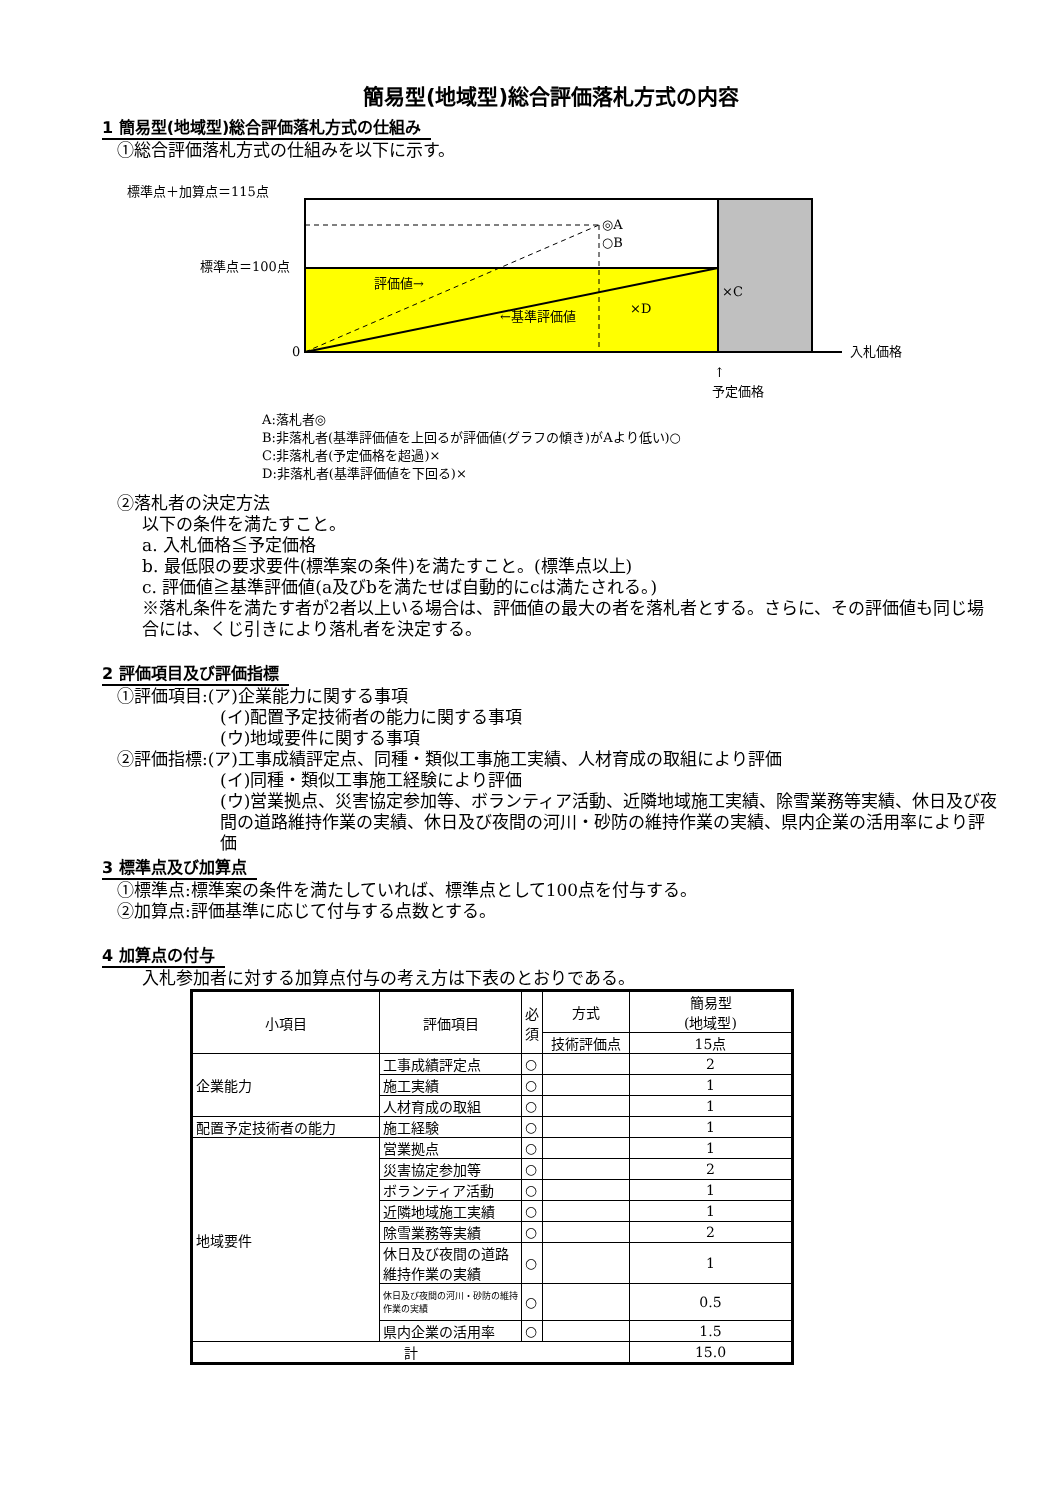簡易型(地域型)総合評価落札方式の内容
1 簡易型(地域型)総合評価落札方式の仕組み
①総合評価落札方式の仕組みを以下に示す。
標準点＋加算点＝115点
標準点＝100点
0
◎A
○B
評価値→
←基準評価値
×D
×C
入札価格
↑
予定価格
A:落札者◎
B:非落札者(基準評価値を上回るが評価値(グラフの傾き)がAより低い)○
C:非落札者(予定価格を超過)×
D:非落札者(基準評価値を下回る)×
②落札者の決定方法
以下の条件を満たすこと。
a. 入札価格≦予定価格
b. 最低限の要求要件(標準案の条件)を満たすこと。(標準点以上)
c. 評価値≧基準評価値(a及びbを満たせば自動的にcは満たされる。)
※落札条件を満たす者が2者以上いる場合は、評価値の最大の者を落札者とする。さらに、その評価値も同じ場合には、くじ引きにより落札者を決定する。
2 評価項目及び評価指標
①評価項目:(ア)企業能力に関する事項
(イ)配置予定技術者の能力に関する事項
(ウ)地域要件に関する事項
②評価指標:(ア)工事成績評定点、同種・類似工事施工実績、人材育成の取組により評価
(イ)同種・類似工事施工経験により評価
(ウ)営業拠点、災害協定参加等、ボランティア活動、近隣地域施工実績、除雪業務等実績、休日及び夜間の道路維持作業の実績、休日及び夜間の河川・砂防の維持作業の実績、県内企業の活用率により評価
3 標準点及び加算点
①標準点:標準案の条件を満たしていれば、標準点として100点を付与する。
②加算点:評価基準に応じて付与する点数とする。
4 加算点の付与
入札参加者に対する加算点付与の考え方は下表のとおりである。
| 小項目 | 評価項目 | 必 須 | 方式 | 簡易型 (地域型) |
| --- | --- | --- | --- | --- |
| | | | 技術評価点 | 15点 |
| 企業能力 | 工事成績評定点 | ○ | | 2 |
| | 施工実績 | ○ | | 1 |
| | 人材育成の取組 | ○ | | 1 |
| 配置予定技術者の能力 | 施工経験 | ○ | | 1 |
| 地域要件 | 営業拠点 | ○ | | 1 |
| | 災害協定参加等 | ○ | | 2 |
| | ボランティア活動 | ○ | | 1 |
| | 近隣地域施工実績 | ○ | | 1 |
| | 除雪業務等実績 | ○ | | 2 |
| | 休日及び夜間の道路維持作業の実績 | ○ | | 1 |
| | 休日及び夜間の河川・砂防の維持作業の実績 | ○ | | 0.5 |
| | 県内企業の活用率 | ○ | | 1.5 |
| 計 | | | | 15.0 |